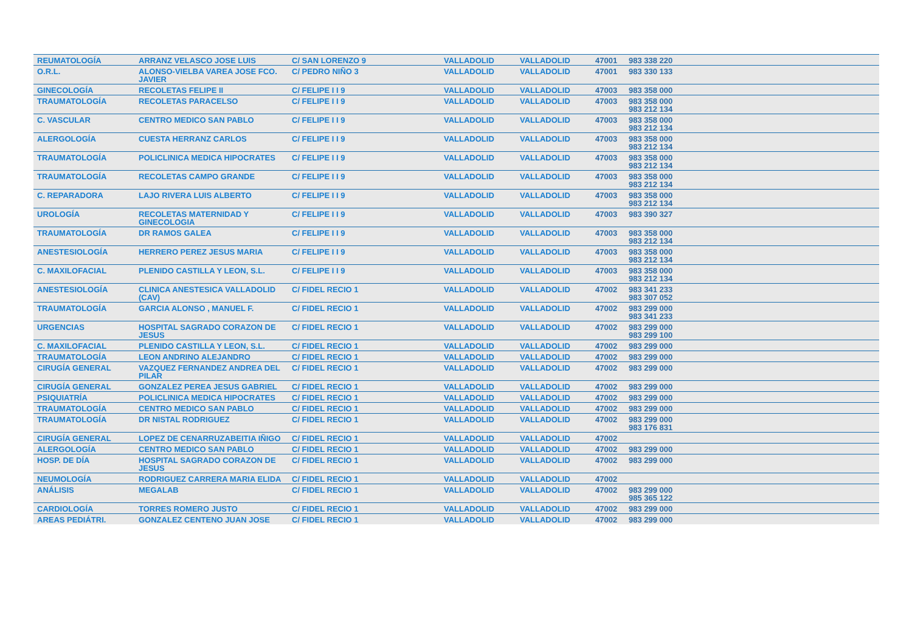| REUMATOLOGÍA | ARRANZ VELASCO JOSE LUIS | C/ SAN LORENZO 9 | VALLADOLID | VALLADOLID | 47001 | 983 338 220 |
| O.R.L. | ALONSO-VIELBA VAREA JOSE FCO. JAVIER | C/ PEDRO NIÑO 3 | VALLADOLID | VALLADOLID | 47001 | 983 330 133 |
| GINECOLOGÍA | RECOLETAS FELIPE II | C/ FELIPE I I 9 | VALLADOLID | VALLADOLID | 47003 | 983 358 000 |
| TRAUMATOLOGÍA | RECOLETAS PARACELSO | C/ FELIPE I I 9 | VALLADOLID | VALLADOLID | 47003 | 983 358 000 983 212 134 |
| C. VASCULAR | CENTRO MEDICO SAN PABLO | C/ FELIPE I I 9 | VALLADOLID | VALLADOLID | 47003 | 983 358 000 983 212 134 |
| ALERGOLOGÍA | CUESTA HERRANZ CARLOS | C/ FELIPE I I 9 | VALLADOLID | VALLADOLID | 47003 | 983 358 000 983 212 134 |
| TRAUMATOLOGÍA | POLICLINICA MEDICA HIPOCRATES | C/ FELIPE I I 9 | VALLADOLID | VALLADOLID | 47003 | 983 358 000 983 212 134 |
| TRAUMATOLOGÍA | RECOLETAS CAMPO GRANDE | C/ FELIPE I I 9 | VALLADOLID | VALLADOLID | 47003 | 983 358 000 983 212 134 |
| C. REPARADORA | LAJO RIVERA LUIS ALBERTO | C/ FELIPE I I 9 | VALLADOLID | VALLADOLID | 47003 | 983 358 000 983 212 134 |
| UROLOGÍA | RECOLETAS MATERNIDAD Y GINECOLOGIA | C/ FELIPE I I 9 | VALLADOLID | VALLADOLID | 47003 | 983 390 327 |
| TRAUMATOLOGÍA | DR RAMOS GALEA | C/ FELIPE I I 9 | VALLADOLID | VALLADOLID | 47003 | 983 358 000 983 212 134 |
| ANESTESIOLOGÍA | HERRERO PEREZ JESUS MARIA | C/ FELIPE I I 9 | VALLADOLID | VALLADOLID | 47003 | 983 358 000 983 212 134 |
| C. MAXILOFACIAL | PLENIDO CASTILLA Y LEON, S.L. | C/ FELIPE I I 9 | VALLADOLID | VALLADOLID | 47003 | 983 358 000 983 212 134 |
| ANESTESIOLOGÍA | CLINICA ANESTESICA VALLADOLID (CAV) | C/ FIDEL RECIO 1 | VALLADOLID | VALLADOLID | 47002 | 983 341 233 983 307 052 |
| TRAUMATOLOGÍA | GARCIA ALONSO , MANUEL F. | C/ FIDEL RECIO 1 | VALLADOLID | VALLADOLID | 47002 | 983 299 000 983 341 233 |
| URGENCIAS | HOSPITAL SAGRADO CORAZON DE JESUS | C/ FIDEL RECIO 1 | VALLADOLID | VALLADOLID | 47002 | 983 299 000 983 299 100 |
| C. MAXILOFACIAL | PLENIDO CASTILLA Y LEON, S.L. | C/ FIDEL RECIO 1 | VALLADOLID | VALLADOLID | 47002 | 983 299 000 |
| TRAUMATOLOGÍA | LEON ANDRINO ALEJANDRO | C/ FIDEL RECIO 1 | VALLADOLID | VALLADOLID | 47002 | 983 299 000 |
| CIRUGÍA GENERAL | VAZQUEZ FERNANDEZ ANDREA DEL PILAR | C/ FIDEL RECIO 1 | VALLADOLID | VALLADOLID | 47002 | 983 299 000 |
| CIRUGÍA GENERAL | GONZALEZ PEREA JESUS GABRIEL | C/ FIDEL RECIO 1 | VALLADOLID | VALLADOLID | 47002 | 983 299 000 |
| PSIQUIATRÍA | POLICLINICA MEDICA HIPOCRATES | C/ FIDEL RECIO 1 | VALLADOLID | VALLADOLID | 47002 | 983 299 000 |
| TRAUMATOLOGÍA | CENTRO MEDICO SAN PABLO | C/ FIDEL RECIO 1 | VALLADOLID | VALLADOLID | 47002 | 983 299 000 |
| TRAUMATOLOGÍA | DR NISTAL RODRIGUEZ | C/ FIDEL RECIO 1 | VALLADOLID | VALLADOLID | 47002 | 983 299 000 983 176 831 |
| CIRUGÍA GENERAL | LOPEZ DE CENARRUZABEITIA IÑIGO | C/ FIDEL RECIO 1 | VALLADOLID | VALLADOLID | 47002 | |
| ALERGOLOGÍA | CENTRO MEDICO SAN PABLO | C/ FIDEL RECIO 1 | VALLADOLID | VALLADOLID | 47002 | 983 299 000 |
| HOSP. DE DÍA | HOSPITAL SAGRADO CORAZON DE JESUS | C/ FIDEL RECIO 1 | VALLADOLID | VALLADOLID | 47002 | 983 299 000 |
| NEUMOLOGÍA | RODRIGUEZ CARRERA MARIA ELIDA | C/ FIDEL RECIO 1 | VALLADOLID | VALLADOLID | 47002 | |
| ANÁLISIS | MEGALAB | C/ FIDEL RECIO 1 | VALLADOLID | VALLADOLID | 47002 | 983 299 000 985 365 122 |
| CARDIOLOGÍA | TORRES ROMERO JUSTO | C/ FIDEL RECIO 1 | VALLADOLID | VALLADOLID | 47002 | 983 299 000 |
| AREAS PEDIÁTRI. | GONZALEZ CENTENO JUAN JOSE | C/ FIDEL RECIO 1 | VALLADOLID | VALLADOLID | 47002 | 983 299 000 |